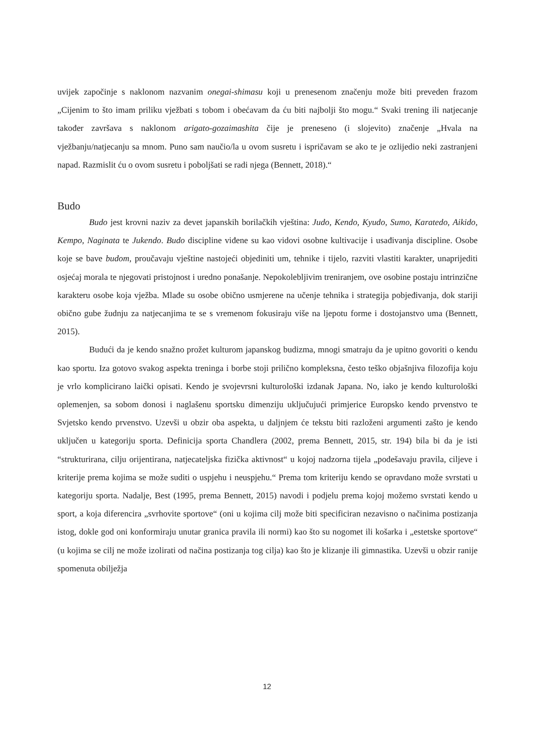uvijek započinje s naklonom nazvanim onegai-shimasu koji u prenesenom značenju može biti preveden frazom „Cijenim to što imam priliku vježbati s tobom i obećavam da ću biti najbolji što mogu.“ Svaki trening ili natjecanje također završava s naklonom arigato-gozaimashita čije je preneseno (i slojevito) značenje „Hvala na vježbanju/natjecanju sa mnom. Puno sam naučio/la u ovom susretu i ispričavam se ako te je ozlijedio neki zastranjeni napad. Razmislit ću o ovom susretu i poboljšati se radi njega (Bennett, 2018).“
Budo
Budo jest krovni naziv za devet japanskih borilačkih vještina: Judo, Kendo, Kyudo, Sumo, Karatedo, Aikido, Kempo, Naginata te Jukendo. Budo discipline viđene su kao vidovi osobne kultivacije i usađivanja discipline. Osobe koje se bave budom, proučavaju vještine nastojeći objediniti um, tehnike i tijelo, razviti vlastiti karakter, unaprijediti osjećaj morala te njegovati pristojnost i uredno ponašanje. Nepokolebljivim treniranjem, ove osobine postaju intrinzične karakteru osobe koja vježba. Mlađe su osobe obično usmjerene na učenje tehnika i strategija pobjeđivanja, dok stariji obično gube žudnju za natjecanjima te se s vremenom fokusiraju više na ljepotu forme i dostojanstvo uma (Bennett, 2015).
Budući da je kendo snažno prožet kulturom japanskog budizma, mnogi smatraju da je upitno govoriti o kendu kao sportu. Iza gotovo svakog aspekta treninga i borbe stoji prilično kompleksna, često teško objašnjiva filozofija koju je vrlo komplicirano laički opisati. Kendo je svojevrsni kulturološki izdanak Japana. No, iako je kendo kulturološki oplemenjen, sa sobom donosi i naglašenu sportsku dimenziju uključujući primjerice Europsko kendo prvenstvo te Svjetsko kendo prvenstvo. Uzevši u obzir oba aspekta, u daljnjem će tekstu biti razloženi argumenti zašto je kendo uključen u kategoriju sporta. Definicija sporta Chandlera (2002, prema Bennett, 2015, str. 194) bila bi da je isti “strukturirana, cilju orijentirana, natjecateljska fizička aktivnost“ u kojoj nadzorna tijela „podešavaju pravila, ciljeve i kriterije prema kojima se može suditi o uspjehu i neuspjehu.“ Prema tom kriteriju kendo se opravdano može svrstati u kategoriju sporta. Nadalje, Best (1995, prema Bennett, 2015) navodi i podjelu prema kojoj možemo svrstati kendo u sport, a koja diferencira „svrhovite sportove“ (oni u kojima cilj može biti specificiran nezavisno o načinima postizanja istog, dokle god oni konformiraju unutar granica pravila ili normi) kao što su nogomet ili košarka i „estetske sportove“ (u kojima se cilj ne može izolirati od načina postizanja tog cilja) kao što je klizanje ili gimnastika. Uzevši u obzir ranije spomenuta obilježja
12